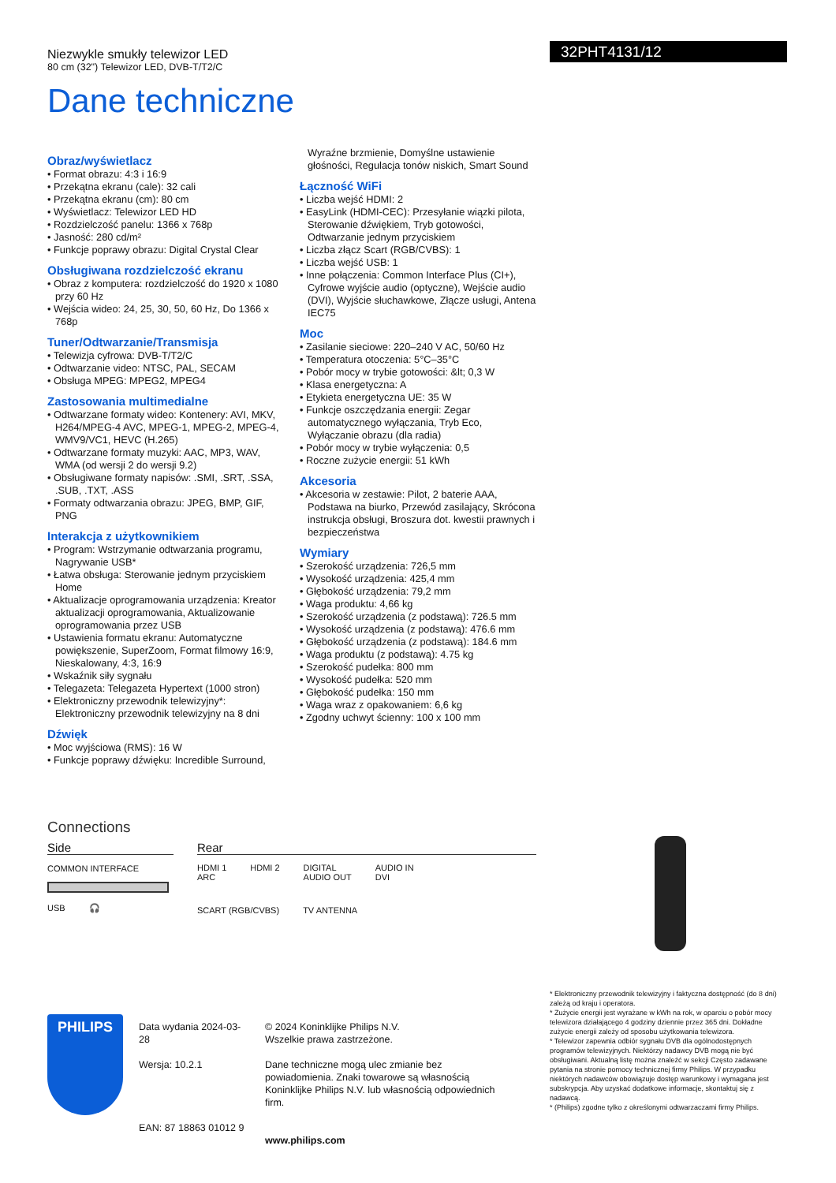Niezwykle smukły telewizor LED
80 cm (32") Telewizor LED, DVB-T/T2/C
32PHT4131/12
Dane techniczne
Obraz/wyświetlacz
• Format obrazu: 4:3 i 16:9
• Przekątna ekranu (cale): 32 cali
• Przekątna ekranu (cm): 80 cm
• Wyświetlacz: Telewizor LED HD
• Rozdzielczość panelu: 1366 x 768p
• Jasność: 280 cd/m²
• Funkcje poprawy obrazu: Digital Crystal Clear
Obsługiwana rozdzielczość ekranu
• Obraz z komputera: rozdzielczość do 1920 x 1080 przy 60 Hz
• Wejścia wideo: 24, 25, 30, 50, 60 Hz, Do 1366 x 768p
Tuner/Odtwarzanie/Transmisja
• Telewizja cyfrowa: DVB-T/T2/C
• Odtwarzanie video: NTSC, PAL, SECAM
• Obsługa MPEG: MPEG2, MPEG4
Zastosowania multimedialne
• Odtwarzane formaty wideo: Kontenery: AVI, MKV, H264/MPEG-4 AVC, MPEG-1, MPEG-2, MPEG-4, WMV9/VC1, HEVC (H.265)
• Odtwarzane formaty muzyki: AAC, MP3, WAV, WMA (od wersji 2 do wersji 9.2)
• Obsługiwane formaty napisów: .SMI, .SRT, .SSA, .SUB, .TXT, .ASS
• Formaty odtwarzania obrazu: JPEG, BMP, GIF, PNG
Interakcja z użytkownikiem
• Program: Wstrzymanie odtwarzania programu, Nagrywanie USB*
• Łatwa obsługa: Sterowanie jednym przyciskiem Home
• Aktualizacje oprogramowania urządzenia: Kreator aktualizacji oprogramowania, Aktualizowanie oprogramowania przez USB
• Ustawienia formatu ekranu: Automatyczne powiększenie, SuperZoom, Format filmowy 16:9, Nieskalowany, 4:3, 16:9
• Wskaźnik siły sygnału
• Telegazeta: Telegazeta Hypertext (1000 stron)
• Elektroniczny przewodnik telewizyjny*: Elektroniczny przewodnik telewizyjny na 8 dni
Dźwięk
• Moc wyjściowa (RMS): 16 W
• Funkcje poprawy dźwięku: Incredible Surround,
Wyraźne brzmienie, Domyślne ustawienie głośności, Regulacja tonów niskich, Smart Sound
Łączność WiFi
• Liczba wejść HDMI: 2
• EasyLink (HDMI-CEC): Przesyłanie wiązki pilota, Sterowanie dźwiękiem, Tryb gotowości, Odtwarzanie jednym przyciskiem
• Liczba złącz Scart (RGB/CVBS): 1
• Liczba wejść USB: 1
• Inne połączenia: Common Interface Plus (CI+), Cyfrowe wyjście audio (optyczne), Wejście audio (DVI), Wyjście słuchawkowe, Złącze usługi, Antena IEC75
Moc
• Zasilanie sieciowe: 220–240 V AC, 50/60 Hz
• Temperatura otoczenia: 5°C–35°C
• Pobór mocy w trybie gotowości: &lt; 0,3 W
• Klasa energetyczna: A
• Etykieta energetyczna UE: 35 W
• Funkcje oszczędzania energii: Zegar automatycznego wyłączania, Tryb Eco, Wyłączanie obrazu (dla radia)
• Pobór mocy w trybie wyłączenia: 0,5
• Roczne zużycie energii: 51 kWh
Akcesoria
• Akcesoria w zestawie: Pilot, 2 baterie AAA, Podstawa na biurko, Przewód zasilający, Skrócona instrukcja obsługi, Broszura dot. kwestii prawnych i bezpieczeństwa
Wymiary
• Szerokość urządzenia: 726,5 mm
• Wysokość urządzenia: 425,4 mm
• Głębokość urządzenia: 79,2 mm
• Waga produktu: 4,66 kg
• Szerokość urządzenia (z podstawą): 726.5 mm
• Wysokość urządzenia (z podstawą): 476.6 mm
• Głębokość urządzenia (z podstawą): 184.6 mm
• Waga produktu (z podstawą): 4.75 kg
• Szerokość pudełka: 800 mm
• Wysokość pudełka: 520 mm
• Głębokość pudełka: 150 mm
• Waga wraz z opakowaniem: 6,6 kg
• Zgodny uchwyt ścienny: 100 x 100 mm
Connections
Side
COMMON INTERFACE
USB 🎧
Rear
HDMI 1
ARC HDMI 2 DIGITAL
AUDIO OUT AUDIO IN
DVI
SCART (RGB/CVBS) TV ANTENNA
* Elektroniczny przewodnik telewizyjny i faktyczna dostępność (do 8 dni) zależą od kraju i operatora.
* Zużycie energii jest wyrażane w kWh na rok, w oparciu o pobór mocy telewizora działającego 4 godziny dziennie przez 365 dni. Dokładne zużycie energii zależy od sposobu użytkowania telewizora.
* Telewizor zapewnia odbiór sygnału DVB dla ogólnodostępnych programów telewizyjnych. Niektórzy nadawcy DVB mogą nie być obsługiwani. Aktualną listę można znaleźć w sekcji Często zadawane pytania na stronie pomocy technicznej firmy Philips. W przypadku niektórych nadawców obowiązuje dostęp warunkowy i wymagana jest subskrypcja. Aby uzyskać dodatkowe informacje, skontaktuj się z nadawcą.
* (Philips) zgodne tylko z określonymi odtwarzaczami firmy Philips.
PHILIPS
Data wydania 2024-03-28
Wersja: 10.2.1
EAN: 87 18863 01012 9
© 2024 Koninklijke Philips N.V.
Wszelkie prawa zastrzeżone.
Dane techniczne mogą ulec zmianie bez powiadomienia. Znaki towarowe są własnością Koninklijke Philips N.V. lub własnością odpowiednich firm.
www.philips.com